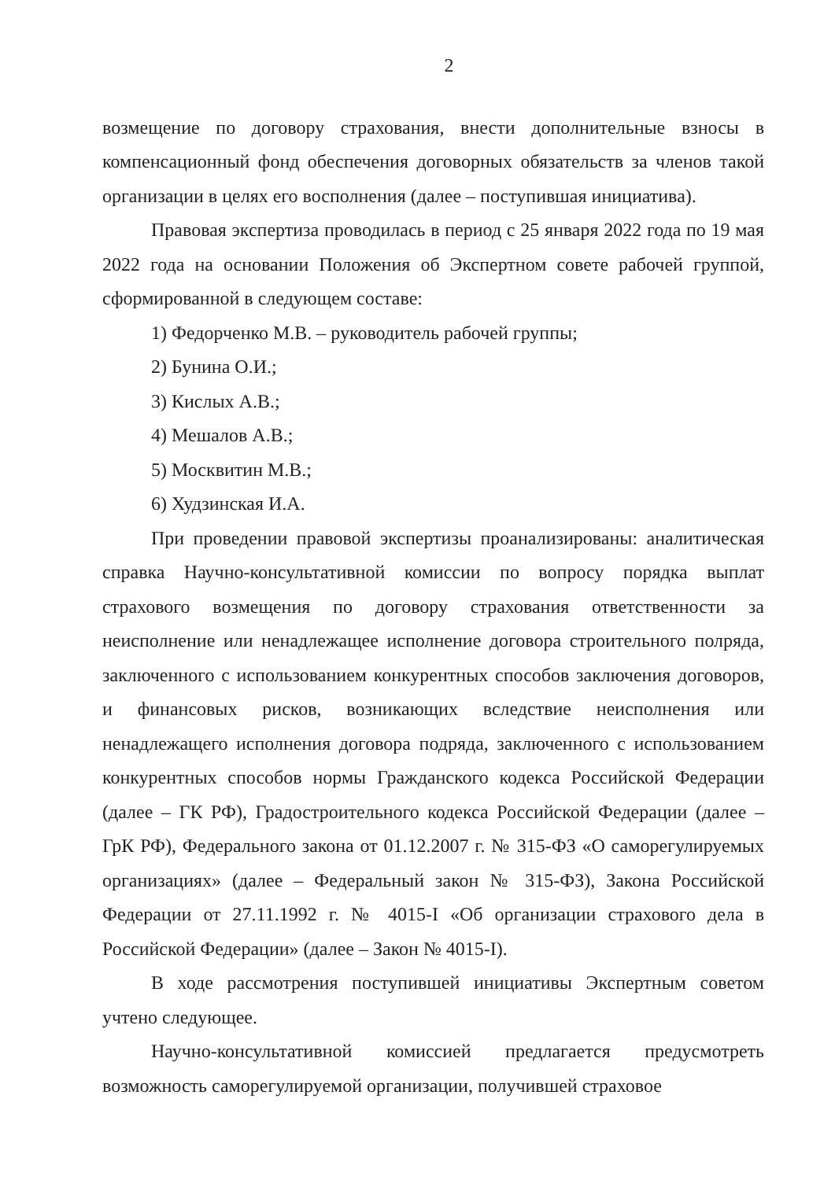2
возмещение по договору страхования, внести дополнительные взносы в компенсационный фонд обеспечения договорных обязательств за членов такой организации в целях его восполнения (далее – поступившая инициатива).
Правовая экспертиза проводилась в период с 25 января 2022 года по 19 мая 2022 года на основании Положения об Экспертном совете рабочей группой, сформированной в следующем составе:
1) Федорченко М.В. – руководитель рабочей группы;
2) Бунина О.И.;
3) Кислых А.В.;
4) Мешалов А.В.;
5) Москвитин М.В.;
6) Худзинская И.А.
При проведении правовой экспертизы проанализированы: аналитическая справка Научно-консультативной комиссии по вопросу порядка выплат страхового возмещения по договору страхования ответственности за неисполнение или ненадлежащее исполнение договора строительного полряда, заключенного с использованием конкурентных способов заключения договоров, и финансовых рисков, возникающих вследствие неисполнения или ненадлежащего исполнения договора подряда, заключенного с использованием конкурентных способов нормы Гражданского кодекса Российской Федерации (далее – ГК РФ), Градостроительного кодекса Российской Федерации (далее – ГрК РФ), Федерального закона от 01.12.2007 г. № 315-ФЗ «О саморегулируемых организациях» (далее – Федеральный закон № 315-ФЗ), Закона Российской Федерации от 27.11.1992 г. № 4015-I «Об организации страхового дела в Российской Федерации» (далее – Закон № 4015-I).
В ходе рассмотрения поступившей инициативы Экспертным советом учтено следующее.
Научно-консультативной комиссией предлагается предусмотреть возможность саморегулируемой организации, получившей страховое